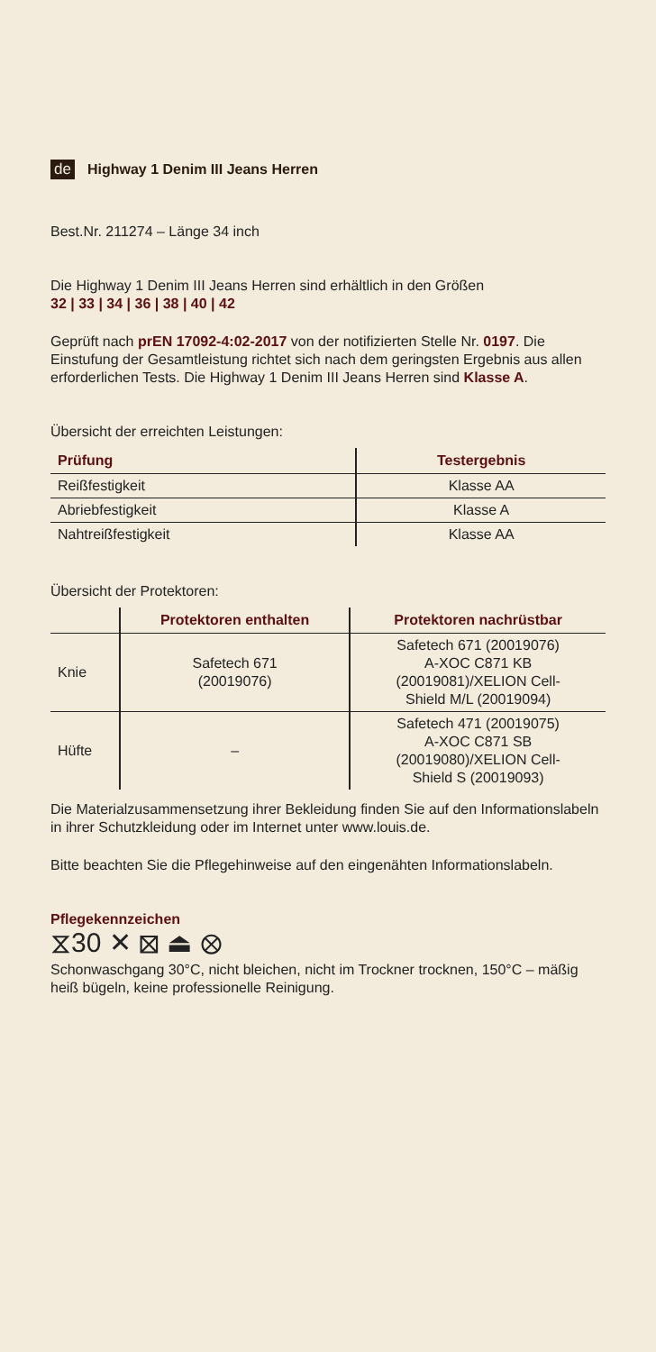de Highway 1 Denim III Jeans Herren
Best.Nr. 211274 – Länge 34 inch
Die Highway 1 Denim III Jeans Herren sind erhältlich in den Größen
32 | 33 | 34 | 36 | 38 | 40 | 42
Geprüft nach prEN 17092-4:02-2017 von der notifizierten Stelle Nr. 0197. Die Einstufung der Gesamtleistung richtet sich nach dem geringsten Ergebnis aus allen erforderlichen Tests. Die Highway 1 Denim III Jeans Herren sind Klasse A.
Übersicht der erreichten Leistungen:
| Prüfung | Testergebnis |
| --- | --- |
| Reißfestigkeit | Klasse AA |
| Abriebfestigkeit | Klasse A |
| Nahtreißfestigkeit | Klasse AA |
Übersicht der Protektoren:
| | Protektoren enthalten | Protektoren nachrüstbar |
| --- | --- | --- |
| Knie | Safetech 671 (20019076) | Safetech 671 (20019076) A-XOC C871 KB (20019081)/XELION Cell- Shield M/L (20019094) |
| Hüfte | – | Safetech 471 (20019075) A-XOC C871 SB (20019080)/XELION Cell- Shield S (20019093) |
Die Materialzusammensetzung ihrer Bekleidung finden Sie auf den Informationslabeln in ihrer Schutzkleidung oder im Internet unter www.louis.de.
Bitte beachten Sie die Pflegehinweise auf den eingenähten Informationslabeln.
Pflegekennzeichen
⧖30 ✕ ⊠ ⏏ ⊗
Schonwaschgang 30°C, nicht bleichen, nicht im Trockner trocknen, 150°C – mäßig heiß bügeln, keine professionelle Reinigung.